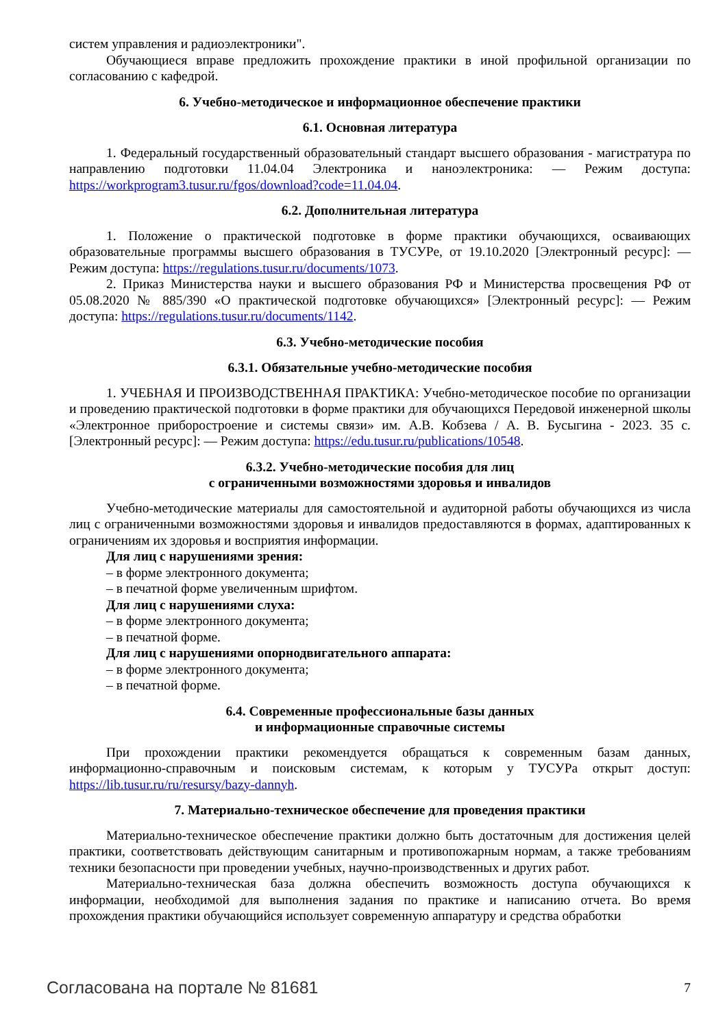систем управления и радиоэлектроники".
Обучающиеся вправе предложить прохождение практики в иной профильной организации по согласованию с кафедрой.
6. Учебно-методическое и информационное обеспечение практики
6.1. Основная литература
1. Федеральный государственный образовательный стандарт высшего образования - магистратура по направлению подготовки 11.04.04 Электроника и наноэлектроника: — Режим доступа: https://workprogram3.tusur.ru/fgos/download?code=11.04.04.
6.2. Дополнительная литература
1. Положение о практической подготовке в форме практики обучающихся, осваивающих образовательные программы высшего образования в ТУСУРе, от 19.10.2020 [Электронный ресурс]: — Режим доступа: https://regulations.tusur.ru/documents/1073.
2. Приказ Министерства науки и высшего образования РФ и Министерства просвещения РФ от 05.08.2020 № 885/390 «О практической подготовке обучающихся» [Электронный ресурс]: — Режим доступа: https://regulations.tusur.ru/documents/1142.
6.3. Учебно-методические пособия
6.3.1. Обязательные учебно-методические пособия
1. УЧЕБНАЯ И ПРОИЗВОДСТВЕННАЯ ПРАКТИКА: Учебно-методическое пособие по организации и проведению практической подготовки в форме практики для обучающихся Передовой инженерной школы «Электронное приборостроение и системы связи» им. А.В. Кобзева / А. В. Бусыгина - 2023. 35 с. [Электронный ресурс]: — Режим доступа: https://edu.tusur.ru/publications/10548.
6.3.2. Учебно-методические пособия для лиц
с ограниченными возможностями здоровья и инвалидов
Учебно-методические материалы для самостоятельной и аудиторной работы обучающихся из числа лиц с ограниченными возможностями здоровья и инвалидов предоставляются в формах, адаптированных к ограничениям их здоровья и восприятия информации.
Для лиц с нарушениями зрения:
– в форме электронного документа;
– в печатной форме увеличенным шрифтом.
Для лиц с нарушениями слуха:
– в форме электронного документа;
– в печатной форме.
Для лиц с нарушениями опорнодвигательного аппарата:
– в форме электронного документа;
– в печатной форме.
6.4. Современные профессиональные базы данных
и информационные справочные системы
При прохождении практики рекомендуется обращаться к современным базам данных, информационно-справочным и поисковым системам, к которым у ТУСУРа открыт доступ: https://lib.tusur.ru/ru/resursy/bazy-dannyh.
7. Материально-техническое обеспечение для проведения практики
Материально-техническое обеспечение практики должно быть достаточным для достижения целей практики, соответствовать действующим санитарным и противопожарным нормам, а также требованиям техники безопасности при проведении учебных, научно-производственных и других работ.
Материально-техническая база должна обеспечить возможность доступа обучающихся к информации, необходимой для выполнения задания по практике и написанию отчета. Во время прохождения практики обучающийся использует современную аппаратуру и средства обработки
Согласована на портале № 81681 7